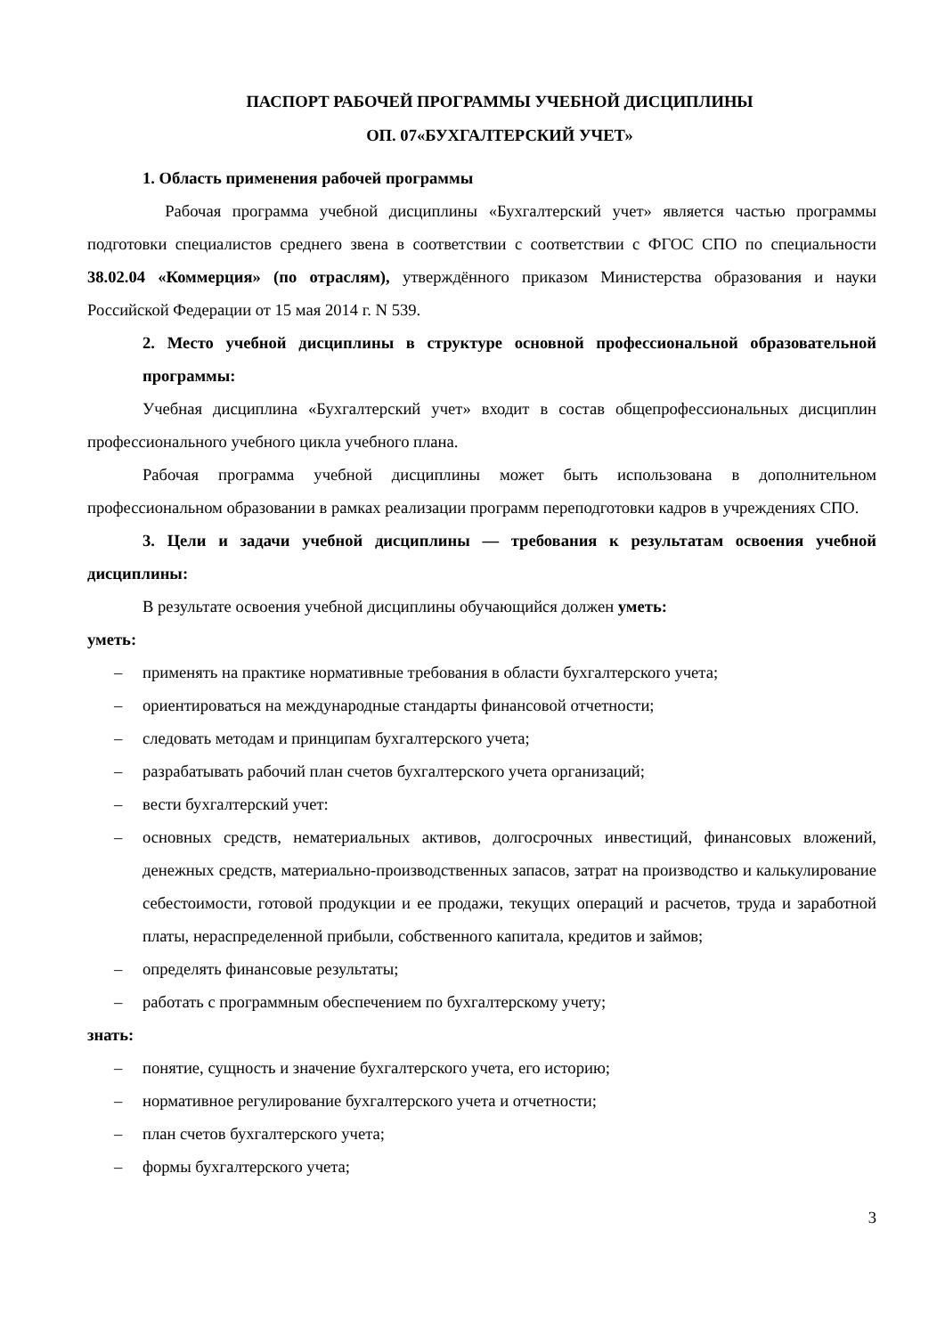ПАСПОРТ РАБОЧЕЙ ПРОГРАММЫ УЧЕБНОЙ ДИСЦИПЛИНЫ
ОП. 07«БУХГАЛТЕРСКИЙ УЧЕТ»
1. Область применения рабочей программы
Рабочая программа учебной дисциплины «Бухгалтерский учет» является частью программы подготовки специалистов среднего звена в соответствии с соответствии с ФГОС СПО по специальности 38.02.04 «Коммерция» (по отраслям), утверждённого приказом Министерства образования и науки Российской Федерации от 15 мая 2014 г. N 539.
2. Место учебной дисциплины в структуре основной профессиональной образовательной программы:
Учебная дисциплина «Бухгалтерский учет» входит в состав общепрофессиональных дисциплин профессионального учебного цикла учебного плана.
Рабочая программа учебной дисциплины может быть использована в дополнительном профессиональном образовании в рамках реализации программ переподготовки кадров в учреждениях СПО.
3. Цели и задачи учебной дисциплины — требования к результатам освоения учебной дисциплины:
В результате освоения учебной дисциплины обучающийся должен уметь:
уметь:
– применять на практике нормативные требования в области бухгалтерского учета;
– ориентироваться на международные стандарты финансовой отчетности;
– следовать методам и принципам бухгалтерского учета;
– разрабатывать рабочий план счетов бухгалтерского учета организаций;
– вести бухгалтерский учет:
– основных средств, нематериальных активов, долгосрочных инвестиций, финансовых вложений, денежных средств, материально-производственных запасов, затрат на производство и калькулирование себестоимости, готовой продукции и ее продажи, текущих операций и расчетов, труда и заработной платы, нераспределенной прибыли, собственного капитала, кредитов и займов;
– определять финансовые результаты;
– работать с программным обеспечением по бухгалтерскому учету;
знать:
– понятие, сущность и значение бухгалтерского учета, его историю;
– нормативное регулирование бухгалтерского учета и отчетности;
– план счетов бухгалтерского учета;
– формы бухгалтерского учета;
3